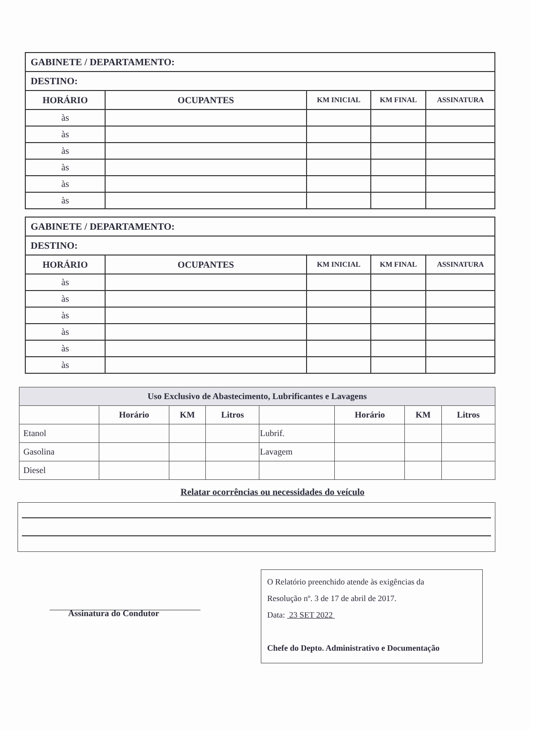| GABINETE / DEPARTAMENTO: | | | | |
| DESTINO: | | | | |
| HORÁRIO | OCUPANTES | KM INICIAL | KM FINAL | ASSINATURA |
| às | | | | |
| às | | | | |
| às | | | | |
| às | | | | |
| às | | | | |
| às | | | | |
| GABINETE / DEPARTAMENTO: | | | | |
| DESTINO: | | | | |
| HORÁRIO | OCUPANTES | KM INICIAL | KM FINAL | ASSINATURA |
| às | | | | |
| às | | | | |
| às | | | | |
| às | | | | |
| às | | | | |
| às | | | | |
| Uso Exclusivo de Abastecimento, Lubrificantes e Lavagens | | | | | | | |
| --- | --- | --- | --- | --- | --- | --- | --- |
| | Horário | KM | Litros | | Horário | KM | Litros |
| Etanol | | | | Lubrif. | | | |
| Gasolina | | | | Lavagem | | | |
| Diesel | | | | | | | |
Relatar ocorrências ou necessidades do veículo
Assinatura do Condutor
O Relatório preenchido atende às exigências da
Resolução nº. 3 de 17 de abril de 2017.
Data: 23 SET 2022
Chefe do Depto. Administrativo e Documentação